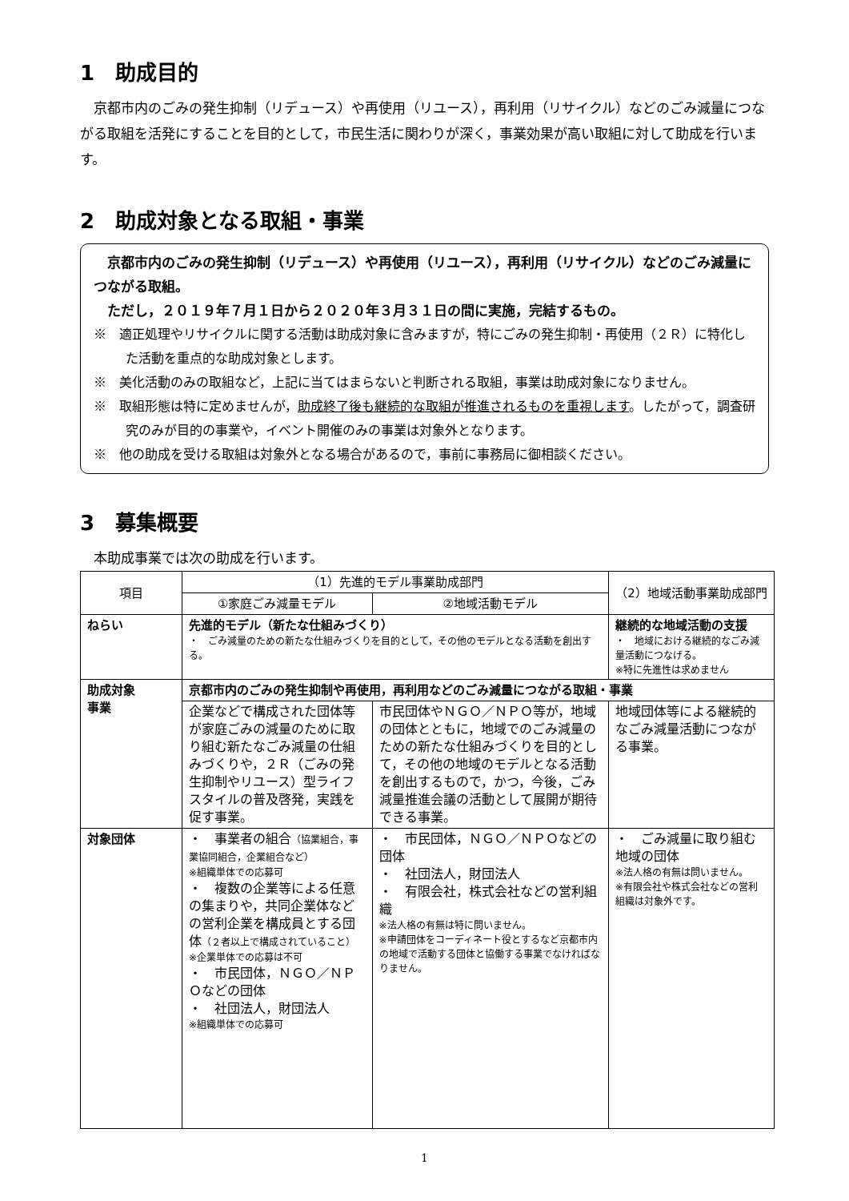1　助成目的
　京都市内のごみの発生抑制（リデュース）や再使用（リユース），再利用（リサイクル）などのごみ減量につながる取組を活発にすることを目的として，市民生活に関わりが深く，事業効果が高い取組に対して助成を行います。
2　助成対象となる取組・事業
　京都市内のごみの発生抑制（リデュース）や再使用（リユース），再利用（リサイクル）などのごみ減量につながる取組。
　ただし，２０１９年７月１日から２０２０年３月３１日の間に実施，完結するもの。
※　適正処理やリサイクルに関する活動は助成対象に含みますが，特にごみの発生抑制・再使用（２Ｒ）に特化した活動を重点的な助成対象とします。
※　美化活動のみの取組など，上記に当てはまらないと判断される取組，事業は助成対象になりません。
※　取組形態は特に定めませんが，助成終了後も継続的な取組が推進されるものを重視します。したがって，調査研究のみが目的の事業や，イベント開催のみの事業は対象外となります。
※　他の助成を受ける取組は対象外となる場合があるので，事前に事務局に御相談ください。
3　募集概要
　本助成事業では次の助成を行います。
| 項目 | （1）先進的モデル事業助成部門 | | （2）地域活動事業助成部門 |
| --- | --- | --- | --- |
| | ①家庭ごみ減量モデル | ②地域活動モデル | |
| ねらい | 先進的モデル（新たな仕組みづくり） ・ ごみ減量のための新たな仕組みづくりを目的として，その他のモデルとなる活動を創出する。 | | 継続的な地域活動の支援 ・ 地域における継続的なごみ減量活動につなげる。 ※特に先進性は求めません |
| 助成対象 事業 | 京都市内のごみの発生抑制や再使用，再利用などのごみ減量につながる取組・事業 | | |
| | 企業などで構成された団体等が家庭ごみの減量のために取り組む新たなごみ減量の仕組みづくりや，２Ｒ（ごみの発生抑制やリユース）型ライフスタイルの普及啓発，実践を促す事業。 | 市民団体やＮＧＯ／ＮＰＯ等が，地域の団体とともに，地域でのごみ減量のための新たな仕組みづくりを目的として，その他の地域のモデルとなる活動を創出するもので，かつ，今後，ごみ減量推進会議の活動として展開が期待できる事業。 | 地域団体等による継続的なごみ減量活動につながる事業。 |
| 対象団体 | ・ 事業者の組合 （協業組合，事業協同組合，企業組合など） ※組織単体での応募可 ・ 複数の企業等による任意の集まりや，共同企業体などの営利企業を構成員とする団体 （２者以上で構成されていること） ※企業単体での応募は不可 ・ 市民団体，ＮＧＯ／ＮＰＯなどの団体 ・ 社団法人，財団法人 ※組織単体での応募可 | ・ 市民団体，ＮＧＯ／ＮＰＯなどの団体 ・ 社団法人，財団法人 ・ 有限会社，株式会社などの営利組織 ※法人格の有無は特に問いません。 ※申請団体をコーディネート役とするなど京都市内の地域で活動する団体と協働する事業でなければなりません。 | ・ ごみ減量に取り組む地域の団体 ※法人格の有無は問いません。 ※有限会社や株式会社などの営利組織は対象外です。 |
1